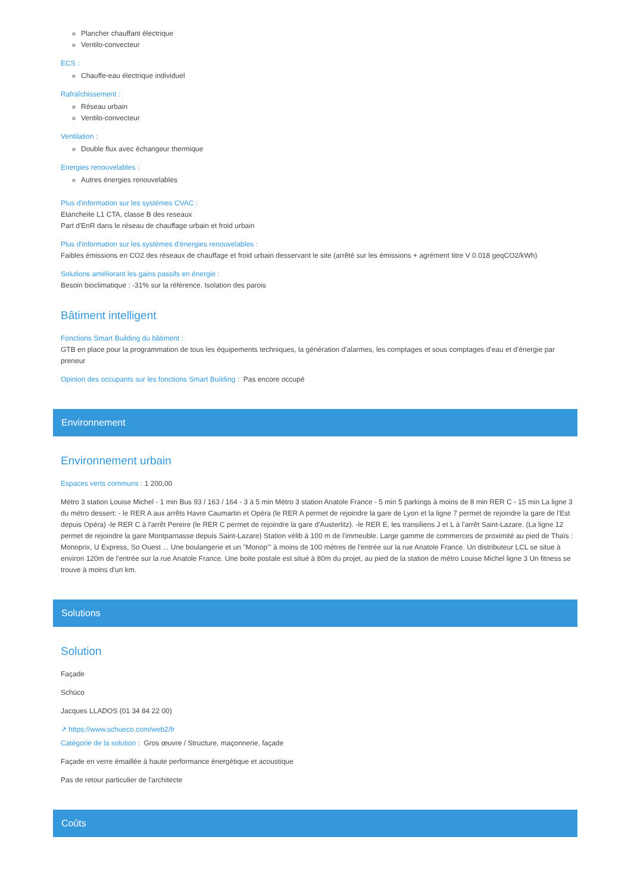Plancher chauffant électrique
Ventilo-convecteur
ECS :
Chauffe-eau électrique individuel
Rafraîchissement :
Réseau urbain
Ventilo-convecteur
Ventilation :
Double flux avec échangeur thermique
Energies renouvelables :
Autres énergies renouvelables
Plus d'information sur les systèmes CVAC :
Etancheite L1 CTA, classe B des reseaux
Part d'EnR dans le réseau de chauffage urbain et froid urbain
Plus d'information sur les systèmes d'énergies renouvelables :
Faibles émissions en CO2 des réseaux de chauffage et froid urbain desservant le site (arrêté sur les émissions + agrément titre V 0.018 geqCO2/kWh)
Solutions améliorant les gains passifs en énergie :
Besoin bioclimatique : -31% sur la référence. Isolation des parois
Bâtiment intelligent
Fonctions Smart Building du bâtiment :
GTB en place pour la programmation de tous les équipements techniques, la génération d'alarmes, les comptages et sous comptages d'eau et d'énergie par preneur
Opinion des occupants sur les fonctions Smart Building : Pas encore occupé
Environnement
Environnement urbain
Espaces verts communs : 1 200,00
Métro 3 station Louise Michel - 1 min Bus 93 / 163 / 164 - 3 à 5 min Métro 3 station Anatole France - 5 min 5 parkings à moins de 8 min RER C - 15 min La ligne 3 du métro dessert: - le RER A aux arrêts Havre Caumartin et Opéra (le RER A permet de rejoindre la gare de Lyon et la ligne 7 permet de rejoindre la gare de l'Est depuis Opéra) -le RER C à l'arrêt Pereire (le RER C permet de rejoindre la gare d'Austerlitz). -le RER E, les transiliens J et L à l'arrêt Saint-Lazare. (La ligne 12 permet de rejoindre la gare Montparnasse depuis Saint-Lazare) Station vélib à 100 m de l'immeuble. Large gamme de commerces de proximité au pied de Thaïs : Monoprix, U Express, So Ouest ... Une boulangerie et un "Monop'" à moins de 100 mètres de l'entrée sur la rue Anatole France. Un distributeur LCL se situe à environ 120m de l'entrée sur la rue Anatole France. Une boite postale est situé à 80m du projet, au pied de la station de métro Louise Michel ligne 3 Un fitness se trouve à moins d'un km.
Solutions
Solution
Façade
Schüco
Jacques LLADOS (01 34 84 22 00)
↗ https://www.schueco.com/web2/fr
Catégorie de la solution : Gros œuvre / Structure, maçonnerie, façade
Façade en verre émaillée à haute performance énergétique et acoustique
Pas de retour particulier de l'architecte
Coûts